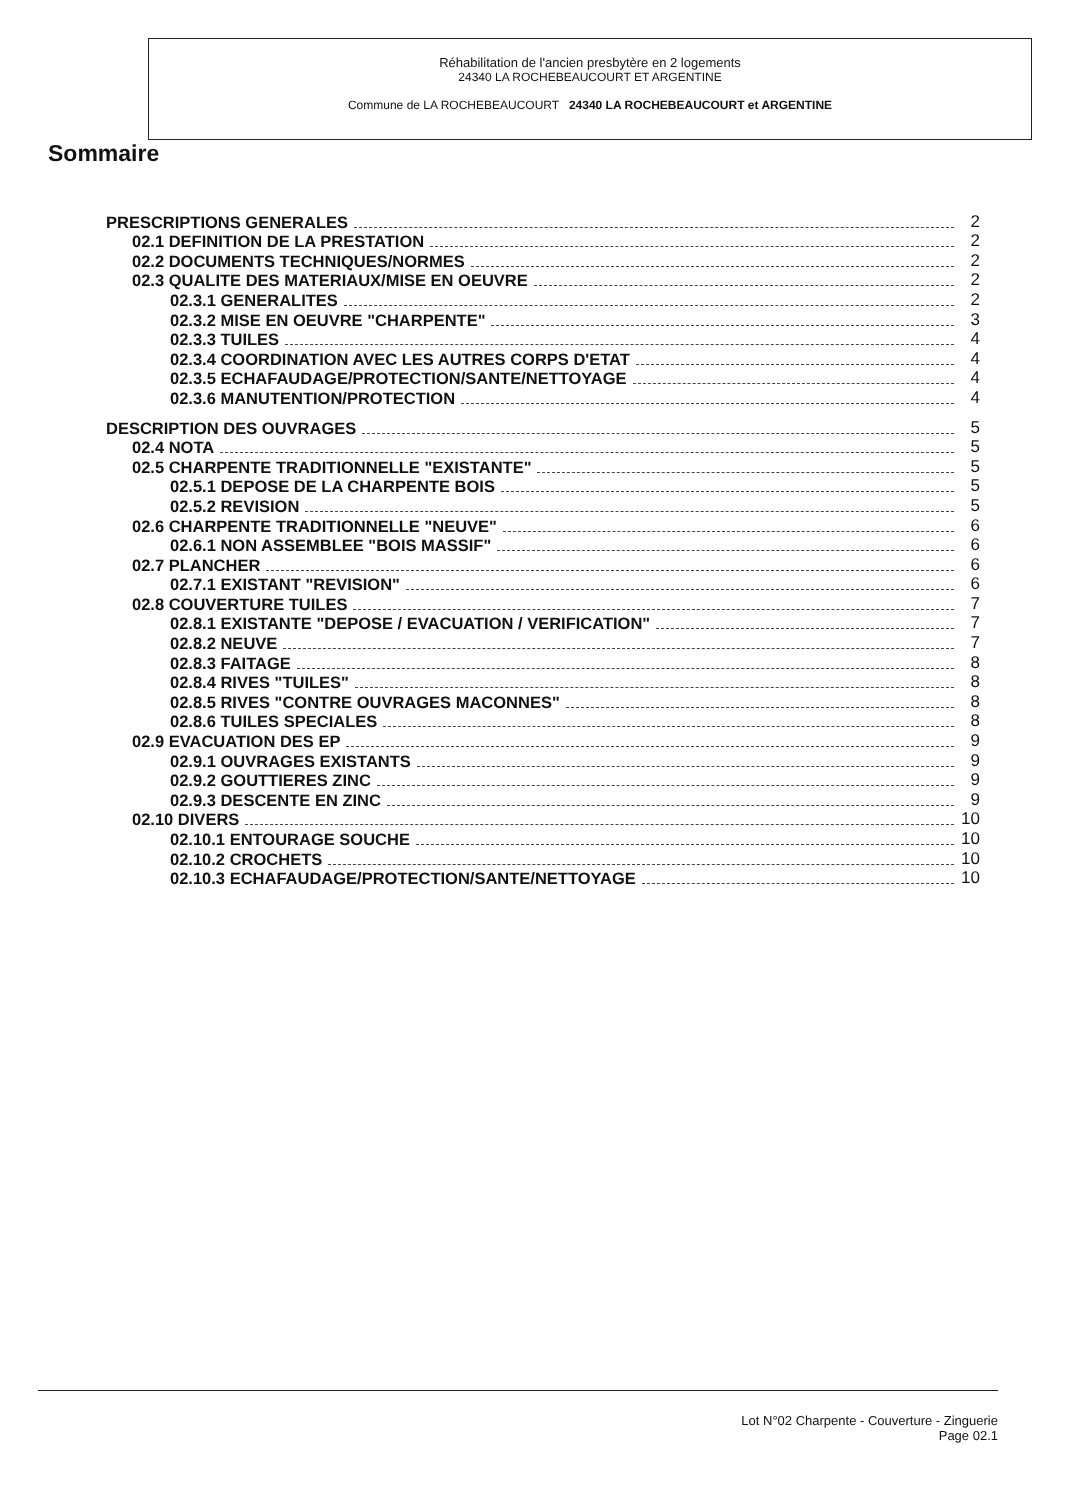Réhabilitation de l'ancien presbytère en 2 logements
24340 LA ROCHEBEAUCOURT ET ARGENTINE
Commune de LA ROCHEBEAUCOURT 24340 LA ROCHEBEAUCOURT et ARGENTINE
Sommaire
PRESCRIPTIONS GENERALES 2
02.1 DEFINITION DE LA PRESTATION 2
02.2 DOCUMENTS TECHNIQUES/NORMES 2
02.3 QUALITE DES MATERIAUX/MISE EN OEUVRE 2
02.3.1 GENERALITES 2
02.3.2 MISE EN OEUVRE "CHARPENTE" 3
02.3.3 TUILES 4
02.3.4 COORDINATION AVEC LES AUTRES CORPS D'ETAT 4
02.3.5 ECHAFAUDAGE/PROTECTION/SANTE/NETTOYAGE 4
02.3.6 MANUTENTION/PROTECTION 4
DESCRIPTION DES OUVRAGES 5
02.4 NOTA 5
02.5 CHARPENTE TRADITIONNELLE "EXISTANTE" 5
02.5.1 DEPOSE DE LA CHARPENTE BOIS 5
02.5.2 REVISION 5
02.6 CHARPENTE TRADITIONNELLE "NEUVE" 6
02.6.1 NON ASSEMBLEE "BOIS MASSIF" 6
02.7 PLANCHER 6
02.7.1 EXISTANT "REVISION" 6
02.8 COUVERTURE TUILES 7
02.8.1 EXISTANTE "DEPOSE / EVACUATION / VERIFICATION" 7
02.8.2 NEUVE 7
02.8.3 FAITAGE 8
02.8.4 RIVES "TUILES" 8
02.8.5 RIVES "CONTRE OUVRAGES MACONNES" 8
02.8.6 TUILES SPECIALES 8
02.9 EVACUATION DES EP 9
02.9.1 OUVRAGES EXISTANTS 9
02.9.2 GOUTTIERES ZINC 9
02.9.3 DESCENTE EN ZINC 9
02.10 DIVERS 10
02.10.1 ENTOURAGE SOUCHE 10
02.10.2 CROCHETS 10
02.10.3 ECHAFAUDAGE/PROTECTION/SANTE/NETTOYAGE 10
Lot N°02 Charpente - Couverture - Zinguerie
Page 02.1